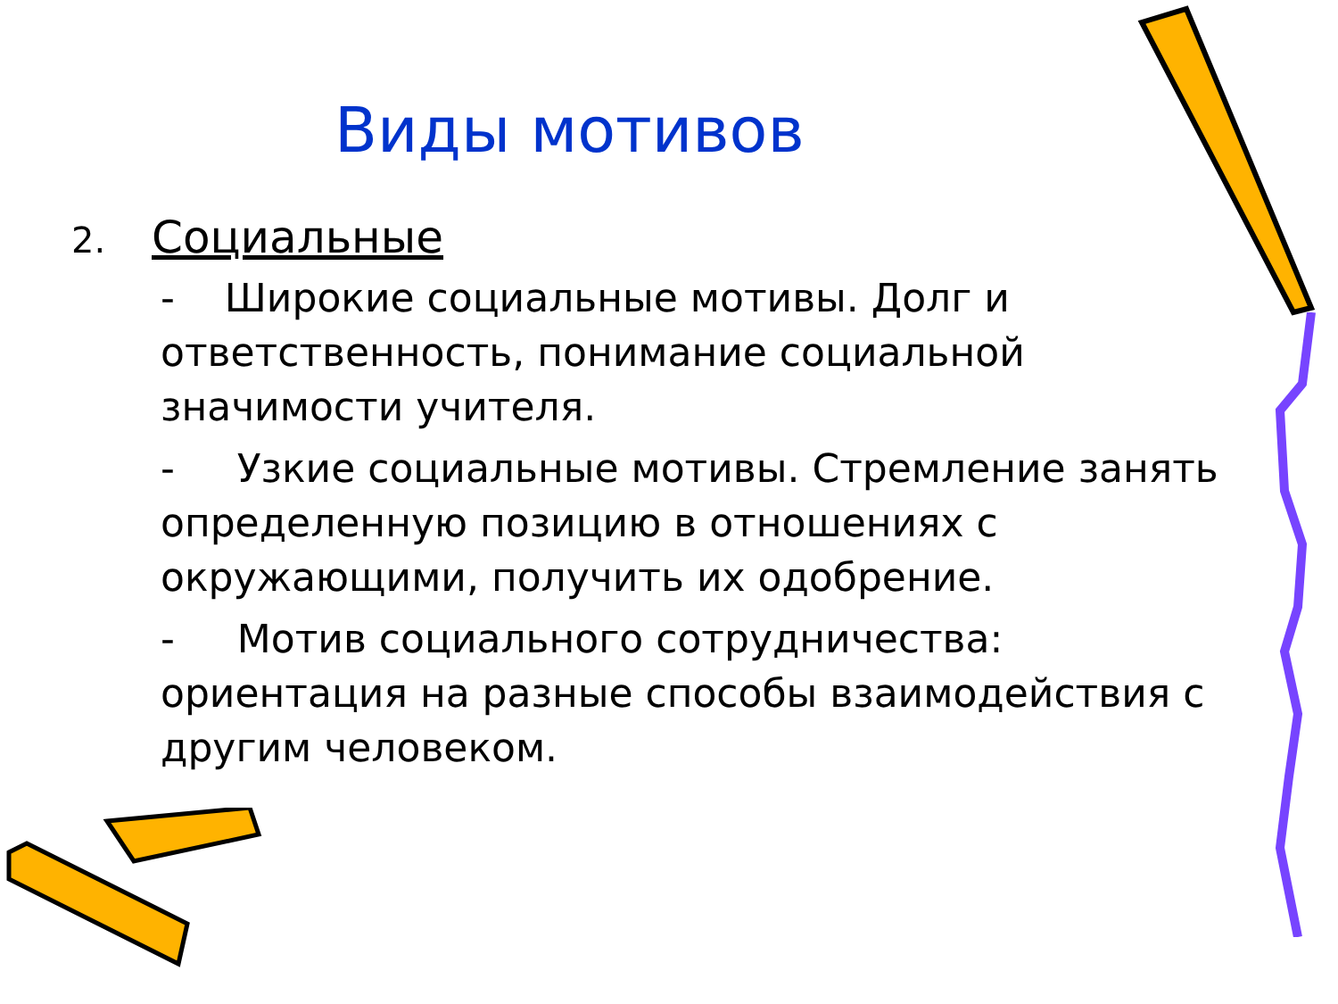Виды мотивов
2. Социальные
- Широкие социальные мотивы. Долг и ответственность, понимание социальной значимости учителя.
- Узкие социальные мотивы. Стремление занять определенную позицию в отношениях с окружающими, получить их одобрение.
- Мотив социального сотрудничества: ориентация на разные способы взаимодействия с другим человеком.